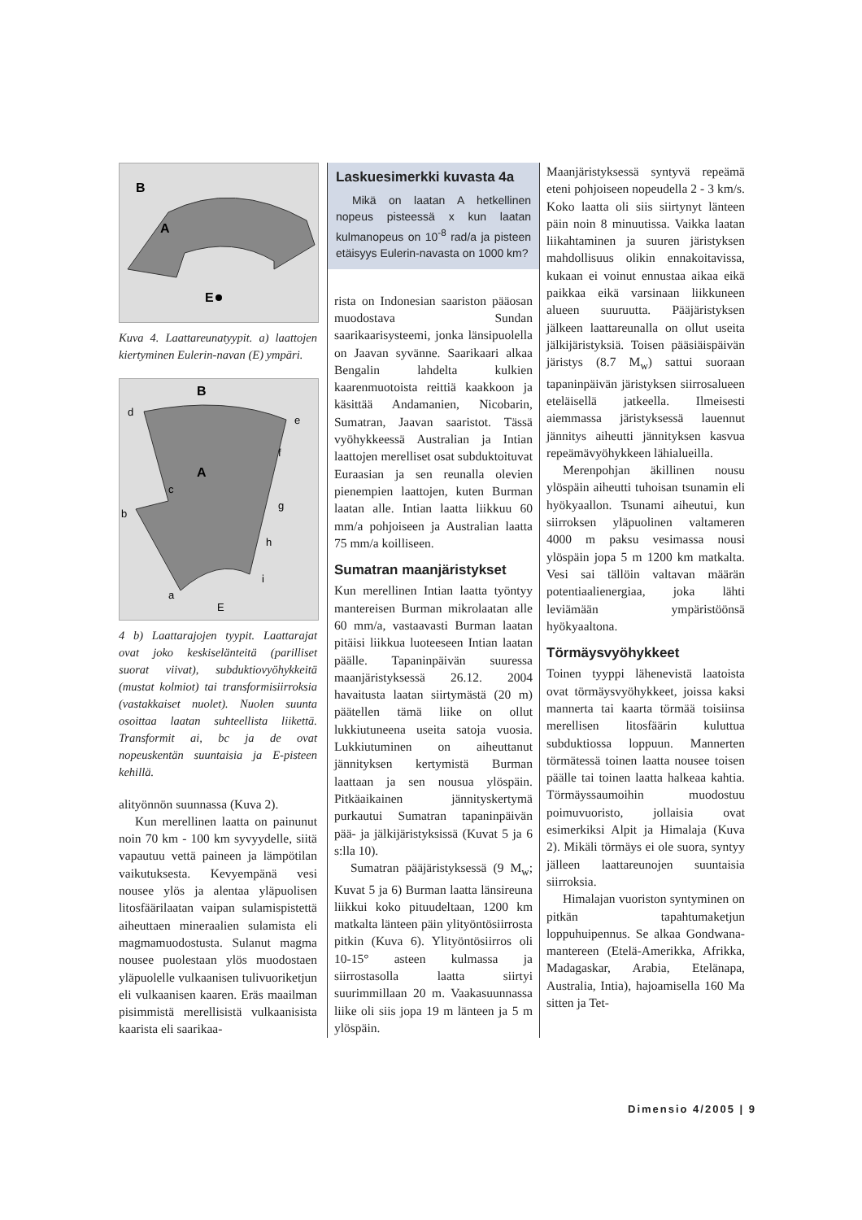B
A
E
Kuva 4. Laattareunatyypit. a) laattojen kiertyminen Eulerin-navan (E) ympäri.
B
A
d
e
f
c
b
g
h
i
a
E
4 b) Laattarajojen tyypit. Laattarajat ovat joko keskiselänteitä (parilliset suorat viivat), subduktiovyöhykkeitä (mustat kolmiot) tai transformisiirroksia (vastakkaiset nuolet). Nuolen suunta osoittaa laatan suhteellista liikettä. Transformit ai, bc ja de ovat nopeuskentän suuntaisia ja E-pisteen kehillä.
alityönnön suunnassa (Kuva 2).
Kun merellinen laatta on painunut noin 70 km - 100 km syvyydelle, siitä vapautuu vettä paineen ja lämpötilan vaikutuksesta. Kevyempänä vesi nousee ylös ja alentaa yläpuolisen litosfäärilaatan vaipan sulamispistettä aiheuttaen mineraalien sulamista eli magmamuodostusta. Sulanut magma nousee puolestaan ylös muodostaen yläpuolelle vulkaanisen tulivuoriketjun eli vulkaanisen kaaren. Eräs maailman pisimmistä merellisistä vulkaanisista kaarista eli saarikaa-
Laskuesimerkki kuvasta 4a
Mikä on laatan A hetkellinen nopeus pisteessä x kun laatan kulmanopeus on 10<sup>-8</sup> rad/a ja pisteen etäisyys Eulerin-navasta on 1000 km?
rista on Indonesian saariston pääosan muodostava Sundan saarikaarisysteemi, jonka länsipuolella on Jaavan syvänne. Saarikaari alkaa Bengalin lahdelta kulkien kaarenmuotoista reittiä kaakkoon ja käsittää Andamanien, Nicobarin, Sumatran, Jaavan saaristot. Tässä vyöhykkeessä Australian ja Intian laattojen merelliset osat subduktoituvat Euraasian ja sen reunalla olevien pienempien laattojen, kuten Burman laatan alle. Intian laatta liikkuu 60 mm/a pohjoiseen ja Australian laatta 75 mm/a koilliseen.
Sumatran maanjäristykset
Kun merellinen Intian laatta työntyy mantereisen Burman mikrolaatan alle 60 mm/a, vastaavasti Burman laatan pitäisi liikkua luoteeseen Intian laatan päälle. Tapaninpäivän suuressa maanjäristyksessä 26.12. 2004 havaitusta laatan siirtymästä (20 m) päätellen tämä liike on ollut lukkiutuneena useita satoja vuosia. Lukkiutuminen on aiheuttanut jännityksen kertymistä Burman laattaan ja sen nousua ylöspäin. Pitkäaikainen jännityskertymä purkautui Sumatran tapaninpäivän pää- ja jälkijäristyksissä (Kuvat 5 ja 6 s:lla 10).
Sumatran pääjäristyksessä (9 M<sub>w</sub>; Kuvat 5 ja 6) Burman laatta länsireuna liikkui koko pituudeltaan, 1200 km matkalta länteen päin ylityöntösiirrosta pitkin (Kuva 6). Ylityöntösiirros oli 10-15° asteen kulmassa ja siirrostasolla laatta siirtyi suurimmillaan 20 m. Vaakasuunnassa liike oli siis jopa 19 m länteen ja 5 m ylöspäin.
Maanjäristyksessä syntyvä repeämä eteni pohjoiseen nopeudella 2 - 3 km/s. Koko laatta oli siis siirtynyt länteen päin noin 8 minuutissa. Vaikka laatan liikahtaminen ja suuren järistyksen mahdollisuus olikin ennakoitavissa, kukaan ei voinut ennustaa aikaa eikä paikkaa eikä varsinaan liikkuneen alueen suuruutta. Pääjäristyksen jälkeen laattareunalla on ollut useita jälkijäristyksiä. Toisen pääsiäispäivän järistys (8.7 M<sub>w</sub>) sattui suoraan tapaninpäivän järistyksen siirrosalueen eteläisellä jatkeella. Ilmeisesti aiemmassa järistyksessä lauennut jännitys aiheutti jännityksen kasvua repeämävyöhykkeen lähialueilla.
Merenpohjan äkillinen nousu ylöspäin aiheutti tuhoisan tsunamin eli hyökyaallon. Tsunami aiheutui, kun siirroksen yläpuolinen valtameren 4000 m paksu vesimassa nousi ylöspäin jopa 5 m 1200 km matkalta. Vesi sai tällöin valtavan määrän potentiaalienergiaa, joka lähti leviämään ympäristöönsä hyökyaaltona.
Törmäysvyöhykkeet
Toinen tyyppi lähenevistä laatoista ovat törmäysvyöhykkeet, joissa kaksi mannerta tai kaarta törmää toisiinsa merellisen litosfäärin kuluttua subduktiossa loppuun. Mannerten törmätessä toinen laatta nousee toisen päälle tai toinen laatta halkeaa kahtia. Törmäyssaumoihin muodostuu poimuvuoristo, jollaisia ovat esimerkiksi Alpit ja Himalaja (Kuva 2). Mikäli törmäys ei ole suora, syntyy jälleen laattareunojen suuntaisia siirroksia.
Himalajan vuoriston syntyminen on pitkän tapahtumaketjun loppuhuipennus. Se alkaa Gondwana-mantereen (Etelä-Amerikka, Afrikka, Madagaskar, Arabia, Etelänapa, Australia, Intia), hajoamisella 160 Ma sitten ja Tet-
Dimensio 4/2005 | 9